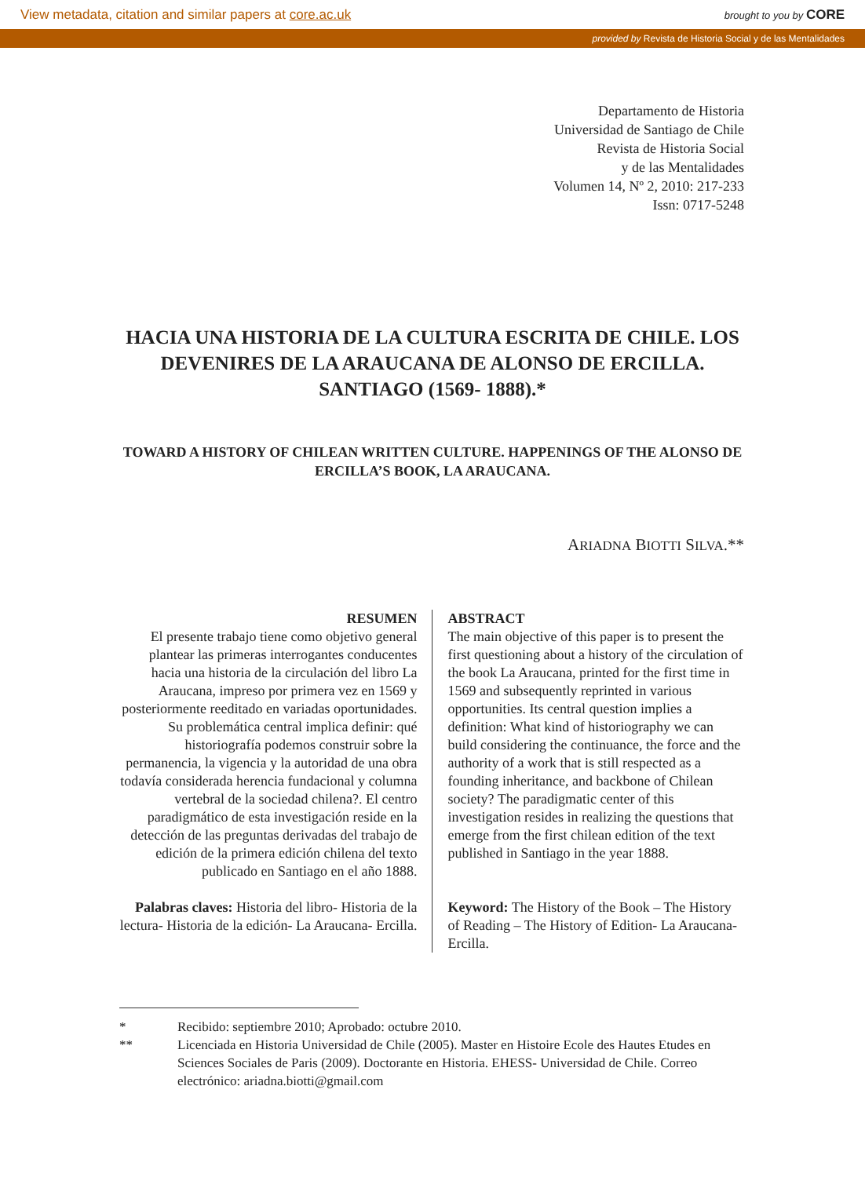View metadata, citation and similar papers at core.ac.uk brought to you by CORE
provided by Revista de Historia Social y de las Mentalidades
Departamento de Historia
Universidad de Santiago de Chile
Revista de Historia Social
y de las Mentalidades
Volumen 14, Nº 2, 2010: 217-233
Issn: 0717-5248
HACIA UNA HISTORIA DE LA CULTURA ESCRITA DE CHILE. LOS DEVENIRES DE LA ARAUCANA DE ALONSO DE ERCILLA. SANTIAGO (1569- 1888).*
TOWARD A HISTORY OF CHILEAN WRITTEN CULTURE. HAPPENINGS OF THE ALONSO DE ERCILLA’S BOOK, LA ARAUCANA.
ARIADNA BIOTTI SILVA.**
RESUMEN
El presente trabajo tiene como objetivo general plantear las primeras interrogantes conducentes hacia una historia de la circulación del libro La Araucana, impreso por primera vez en 1569 y posteriormente reeditado en variadas oportunidades. Su problemática central implica definir: qué historiografía podemos construir sobre la permanencia, la vigencia y la autoridad de una obra todavía considerada herencia fundacional y columna vertebral de la sociedad chilena?. El centro paradigmático de esta investigación reside en la detección de las preguntas derivadas del trabajo de edición de la primera edición chilena del texto publicado en Santiago en el año 1888.
Palabras claves: Historia del libro- Historia de la lectura- Historia de la edición- La Araucana- Ercilla.
ABSTRACT
The main objective of this paper is to present the first questioning about a history of the circulation of the book La Araucana, printed for the first time in 1569 and subsequently reprinted in various opportunities. Its central question implies a definition: What kind of historiography we can build considering the continuance, the force and the authority of a work that is still respected as a founding inheritance, and backbone of Chilean society? The paradigmatic center of this investigation resides in realizing the questions that emerge from the first chilean edition of the text published in Santiago in the year 1888.
Keyword: The History of the Book – The History of Reading – The History of Edition- La Araucana- Ercilla.
* Recibido: septiembre 2010; Aprobado: octubre 2010.
** Licenciada en Historia Universidad de Chile (2005). Master en Histoire Ecole des Hautes Etudes en Sciences Sociales de Paris (2009). Doctorante en Historia. EHESS- Universidad de Chile. Correo electrónico: ariadna.biotti@gmail.com